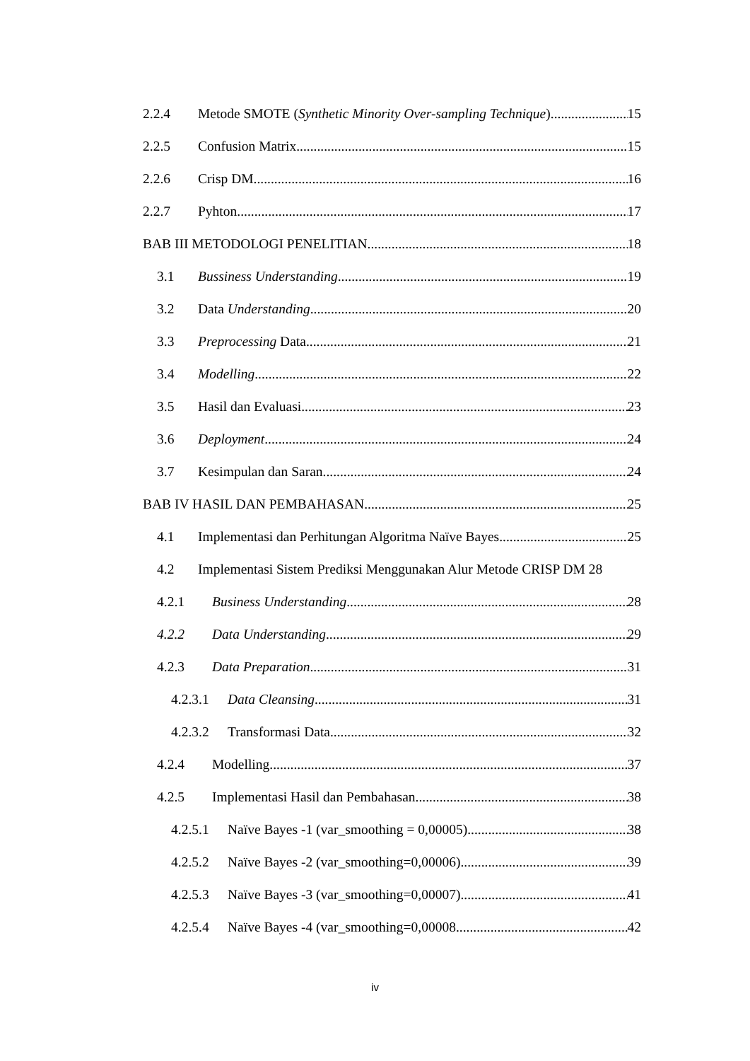2.2.4 Metode SMOTE (Synthetic Minority Over-sampling Technique) 15
2.2.5 Confusion Matrix 15
2.2.6 Crisp DM 16
2.2.7 Pyhton 17
BAB III METODOLOGI PENELITIAN 18
3.1 Bussiness Understanding 19
3.2 Data Understanding 20
3.3 Preprocessing Data 21
3.4 Modelling 22
3.5 Hasil dan Evaluasi 23
3.6 Deployment 24
3.7 Kesimpulan dan Saran 24
BAB IV HASIL DAN PEMBAHASAN 25
4.1 Implementasi dan Perhitungan Algoritma Naïve Bayes 25
4.2 Implementasi Sistem Prediksi Menggunakan Alur Metode CRISP DM 28
4.2.1 Business Understanding 28
4.2.2 Data Understanding 29
4.2.3 Data Preparation 31
4.2.3.1 Data Cleansing 31
4.2.3.2 Transformasi Data 32
4.2.4 Modelling 37
4.2.5 Implementasi Hasil dan Pembahasan 38
4.2.5.1 Naïve Bayes -1 (var_smoothing = 0,00005) 38
4.2.5.2 Naïve Bayes -2 (var_smoothing=0,00006) 39
4.2.5.3 Naïve Bayes -3 (var_smoothing=0,00007) 41
4.2.5.4 Naïve Bayes -4 (var_smoothing=0,00008 42
iv